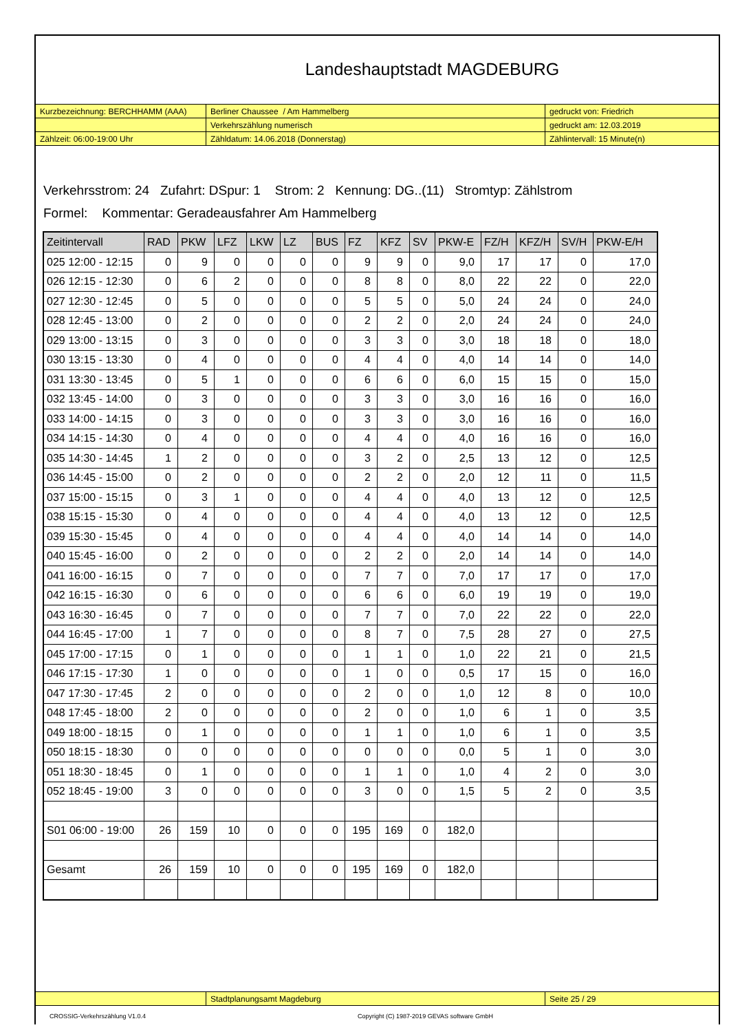Landeshauptstadt MAGDEBURG
| Kurzbezeichnung: BERCHHAMM (AAA) | Berliner Chaussee / Am Hammelberg | gedruckt von: Friedrich |
| | Verkehrszählung numerisch | gedruckt am: 12.03.2019 |
| Zählzeit: 06:00-19:00 Uhr | Zähldatum: 14.06.2018 (Donnerstag) | Zählintervall: 15 Minute(n) |
Verkehrsstrom: 24 Zufahrt: DSpur: 1 Strom: 2 Kennung: DG..(11) Stromtyp: Zählstrom
Formel: Kommentar: Geradeausfahrer Am Hammelberg
| Zeitintervall | RAD | PKW | LFZ | LKW | LZ | BUS | FZ | KFZ | SV | PKW-E | FZ/H | KFZ/H | SV/H | PKW-E/H |
| --- | --- | --- | --- | --- | --- | --- | --- | --- | --- | --- | --- | --- | --- | --- |
| 025 12:00 - 12:15 | 0 | 9 | 0 | 0 | 0 | 0 | 9 | 9 | 0 | 9,0 | 17 | 17 | 0 | 17,0 |
| 026 12:15 - 12:30 | 0 | 6 | 2 | 0 | 0 | 0 | 8 | 8 | 0 | 8,0 | 22 | 22 | 0 | 22,0 |
| 027 12:30 - 12:45 | 0 | 5 | 0 | 0 | 0 | 0 | 5 | 5 | 0 | 5,0 | 24 | 24 | 0 | 24,0 |
| 028 12:45 - 13:00 | 0 | 2 | 0 | 0 | 0 | 0 | 2 | 2 | 0 | 2,0 | 24 | 24 | 0 | 24,0 |
| 029 13:00 - 13:15 | 0 | 3 | 0 | 0 | 0 | 0 | 3 | 3 | 0 | 3,0 | 18 | 18 | 0 | 18,0 |
| 030 13:15 - 13:30 | 0 | 4 | 0 | 0 | 0 | 0 | 4 | 4 | 0 | 4,0 | 14 | 14 | 0 | 14,0 |
| 031 13:30 - 13:45 | 0 | 5 | 1 | 0 | 0 | 0 | 6 | 6 | 0 | 6,0 | 15 | 15 | 0 | 15,0 |
| 032 13:45 - 14:00 | 0 | 3 | 0 | 0 | 0 | 0 | 3 | 3 | 0 | 3,0 | 16 | 16 | 0 | 16,0 |
| 033 14:00 - 14:15 | 0 | 3 | 0 | 0 | 0 | 0 | 3 | 3 | 0 | 3,0 | 16 | 16 | 0 | 16,0 |
| 034 14:15 - 14:30 | 0 | 4 | 0 | 0 | 0 | 0 | 4 | 4 | 0 | 4,0 | 16 | 16 | 0 | 16,0 |
| 035 14:30 - 14:45 | 1 | 2 | 0 | 0 | 0 | 0 | 3 | 2 | 0 | 2,5 | 13 | 12 | 0 | 12,5 |
| 036 14:45 - 15:00 | 0 | 2 | 0 | 0 | 0 | 0 | 2 | 2 | 0 | 2,0 | 12 | 11 | 0 | 11,5 |
| 037 15:00 - 15:15 | 0 | 3 | 1 | 0 | 0 | 0 | 4 | 4 | 0 | 4,0 | 13 | 12 | 0 | 12,5 |
| 038 15:15 - 15:30 | 0 | 4 | 0 | 0 | 0 | 0 | 4 | 4 | 0 | 4,0 | 13 | 12 | 0 | 12,5 |
| 039 15:30 - 15:45 | 0 | 4 | 0 | 0 | 0 | 0 | 4 | 4 | 0 | 4,0 | 14 | 14 | 0 | 14,0 |
| 040 15:45 - 16:00 | 0 | 2 | 0 | 0 | 0 | 0 | 2 | 2 | 0 | 2,0 | 14 | 14 | 0 | 14,0 |
| 041 16:00 - 16:15 | 0 | 7 | 0 | 0 | 0 | 0 | 7 | 7 | 0 | 7,0 | 17 | 17 | 0 | 17,0 |
| 042 16:15 - 16:30 | 0 | 6 | 0 | 0 | 0 | 0 | 6 | 6 | 0 | 6,0 | 19 | 19 | 0 | 19,0 |
| 043 16:30 - 16:45 | 0 | 7 | 0 | 0 | 0 | 0 | 7 | 7 | 0 | 7,0 | 22 | 22 | 0 | 22,0 |
| 044 16:45 - 17:00 | 1 | 7 | 0 | 0 | 0 | 0 | 8 | 7 | 0 | 7,5 | 28 | 27 | 0 | 27,5 |
| 045 17:00 - 17:15 | 0 | 1 | 0 | 0 | 0 | 0 | 1 | 1 | 0 | 1,0 | 22 | 21 | 0 | 21,5 |
| 046 17:15 - 17:30 | 1 | 0 | 0 | 0 | 0 | 0 | 1 | 0 | 0 | 0,5 | 17 | 15 | 0 | 16,0 |
| 047 17:30 - 17:45 | 2 | 0 | 0 | 0 | 0 | 0 | 2 | 0 | 0 | 1,0 | 12 | 8 | 0 | 10,0 |
| 048 17:45 - 18:00 | 2 | 0 | 0 | 0 | 0 | 0 | 2 | 0 | 0 | 1,0 | 6 | 1 | 0 | 3,5 |
| 049 18:00 - 18:15 | 0 | 1 | 0 | 0 | 0 | 0 | 1 | 1 | 0 | 1,0 | 6 | 1 | 0 | 3,5 |
| 050 18:15 - 18:30 | 0 | 0 | 0 | 0 | 0 | 0 | 0 | 0 | 0 | 0,0 | 5 | 1 | 0 | 3,0 |
| 051 18:30 - 18:45 | 0 | 1 | 0 | 0 | 0 | 0 | 1 | 1 | 0 | 1,0 | 4 | 2 | 0 | 3,0 |
| 052 18:45 - 19:00 | 3 | 0 | 0 | 0 | 0 | 0 | 3 | 0 | 0 | 1,5 | 5 | 2 | 0 | 3,5 |
| S01 06:00 - 19:00 | 26 | 159 | 10 | 0 | 0 | 0 | 195 | 169 | 0 | 182,0 | | | | |
| Gesamt | 26 | 159 | 10 | 0 | 0 | 0 | 195 | 169 | 0 | 182,0 | | | | |
| | Stadtplanungsamt Magdeburg | Seite 25 / 29 |
CROSSIG-Verkehrszählung V1.0.4 Copyright (C) 1987-2019 GEVAS software GmbH